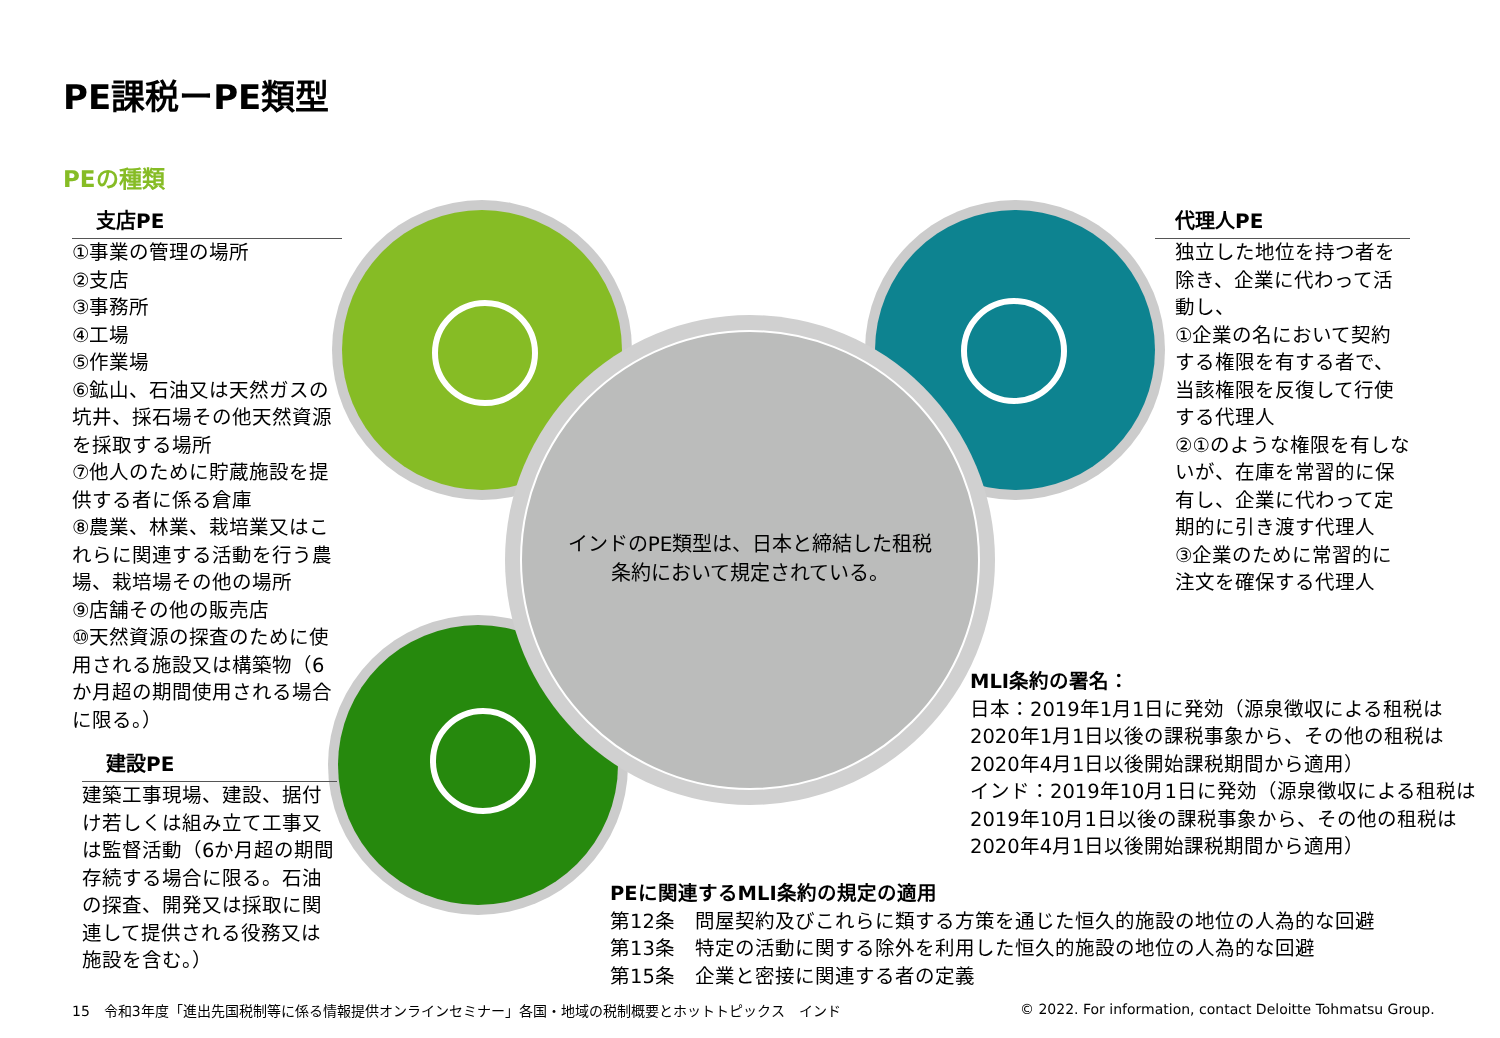PE課税ーPE類型
PEの種類
インドのPE類型は、日本と締結した租税条約において規定されている。
支店PE
①事業の管理の場所
②支店
③事務所
④工場
⑤作業場
⑥鉱山、石油又は天然ガスの坑井、採石場その他天然資源を採取する場所
⑦他人のために貯蔵施設を提供する者に係る倉庫
⑧農業、林業、栽培業又はこれらに関連する活動を行う農場、栽培場その他の場所
⑨店舗その他の販売店
⑩天然資源の探査のために使用される施設又は構築物（6か月超の期間使用される場合に限る。）
建設PE
建築工事現場、建設、据付け若しくは組み立て工事又は監督活動（6か月超の期間存続する場合に限る。石油の探査、開発又は採取に関連して提供される役務又は施設を含む。）
代理人PE
独立した地位を持つ者を除き、企業に代わって活動し、
①企業の名において契約する権限を有する者で、当該権限を反復して行使する代理人
②①のような権限を有しないが、在庫を常習的に保有し、企業に代わって定期的に引き渡す代理人
③企業のために常習的に注文を確保する代理人
MLI条約の署名：
日本：2019年1月1日に発効（源泉徴収による租税は2020年1月1日以後の課税事象から、その他の租税は2020年4月1日以後開始課税期間から適用）
インド：2019年10月1日に発効（源泉徴収による租税は2019年10月1日以後の課税事象から、その他の租税は2020年4月1日以後開始課税期間から適用）
PEに関連するMLI条約の規定の適用
第12条　問屋契約及びこれらに類する方策を通じた恒久的施設の地位の人為的な回避
第13条　特定の活動に関する除外を利用した恒久的施設の地位の人為的な回避
第15条　企業と密接に関連する者の定義
15　令和3年度「進出先国税制等に係る情報提供オンラインセミナー」各国・地域の税制概要とホットトピックス　インド
© 2022. For information, contact Deloitte Tohmatsu Group.